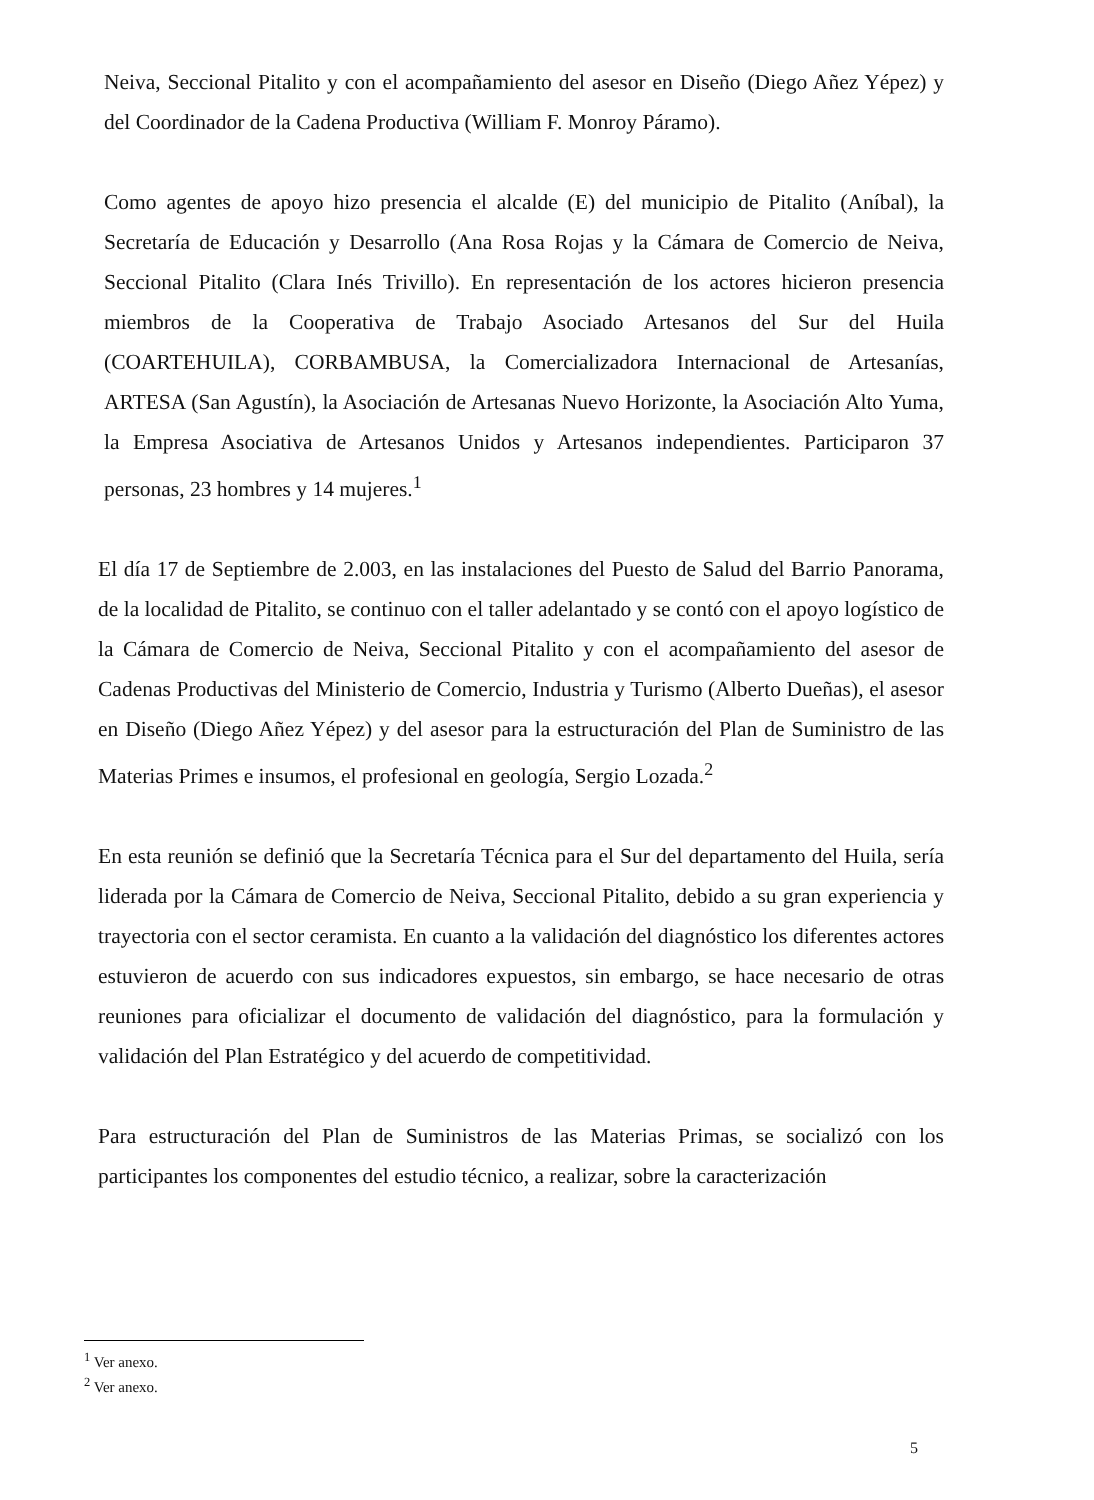Neiva, Seccional Pitalito y con el acompañamiento del asesor en Diseño (Diego Añez Yépez) y del Coordinador de la Cadena Productiva (William F. Monroy Páramo).
Como agentes de apoyo hizo presencia el alcalde (E) del municipio de Pitalito (Aníbal), la Secretaría de Educación y Desarrollo (Ana Rosa Rojas y la Cámara de Comercio de Neiva, Seccional Pitalito (Clara Inés Trivillo). En representación de los actores hicieron presencia miembros de la Cooperativa de Trabajo Asociado Artesanos del Sur del Huila (COARTEHUILA), CORBAMBUSA, la Comercializadora Internacional de Artesanías, ARTESA (San Agustín), la Asociación de Artesanas Nuevo Horizonte, la Asociación Alto Yuma, la Empresa Asociativa de Artesanos Unidos y Artesanos independientes. Participaron 37 personas, 23 hombres y 14 mujeres.<sup>1</sup>
El día 17 de Septiembre de 2.003, en las instalaciones del Puesto de Salud del Barrio Panorama, de la localidad de Pitalito, se continuo con el taller adelantado y se contó con el apoyo logístico de la Cámara de Comercio de Neiva, Seccional Pitalito y con el acompañamiento del asesor de Cadenas Productivas del Ministerio de Comercio, Industria y Turismo (Alberto Dueñas), el asesor en Diseño (Diego Añez Yépez) y del asesor para la estructuración del Plan de Suministro de las Materias Primes e insumos, el profesional en geología, Sergio Lozada.<sup>2</sup>
En esta reunión se definió que la Secretaría Técnica para el Sur del departamento del Huila, sería liderada por la Cámara de Comercio de Neiva, Seccional Pitalito, debido a su gran experiencia y trayectoria con el sector ceramista. En cuanto a la validación del diagnóstico los diferentes actores estuvieron de acuerdo con sus indicadores expuestos, sin embargo, se hace necesario de otras reuniones para oficializar el documento de validación del diagnóstico, para la formulación y validación del Plan Estratégico y del acuerdo de competitividad.
Para estructuración del Plan de Suministros de las Materias Primas, se socializó con los participantes los componentes del estudio técnico, a realizar, sobre la caracterización
<sup>1</sup> Ver anexo.
<sup>2</sup> Ver anexo.
5